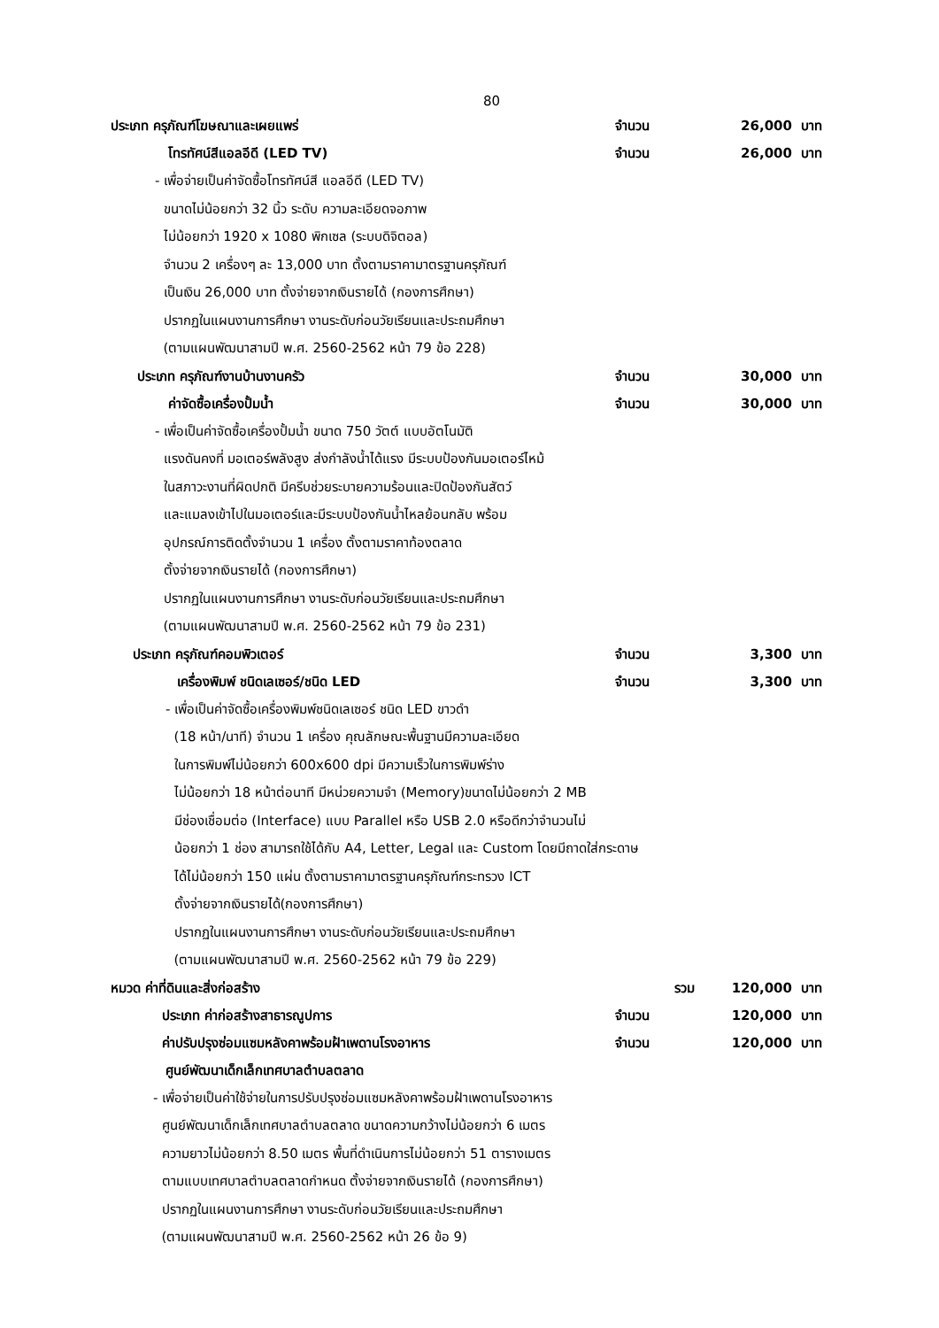80
ประเภท ครุภัณฑ์โฆษณาและเผยแพร่ จำนวน 26,000 บาท
โทรทัศน์สีแอลอีดี (LED TV) จำนวน 26,000 บาท
- เพื่อจ่ายเป็นค่าจัดซื้อโทรทัศน์สี แอลอีดี (LED TV)
ขนาดไม่น้อยกว่า 32 นิ้ว ระดับ ความละเอียดจอภาพ
ไม่น้อยกว่า 1920 x 1080 พิกเซล (ระบบดิจิตอล)
จำนวน 2 เครื่องๆ ละ 13,000 บาท ตั้งตามราคามาตรฐานครุภัณฑ์
เป็นเงิน 26,000 บาท ตั้งจ่ายจากเงินรายได้ (กองการศึกษา)
ปรากฏในแผนงานการศึกษา งานระดับก่อนวัยเรียนและประถมศึกษา
(ตามแผนพัฒนาสามปี พ.ศ. 2560-2562 หน้า 79 ข้อ 228)
ประเภท ครุภัณฑ์งานบ้านงานครัว จำนวน 30,000 บาท
ค่าจัดซื้อเครื่องปั้มน้ำ จำนวน 30,000 บาท
- เพื่อเป็นค่าจัดซื้อเครื่องปั้มน้ำ ขนาด 750 วัตต์ แบบอัตโนมัติ
แรงดันคงที่ มอเตอร์พลังสูง ส่งกำลังน้ำได้แรง มีระบบป้องกันมอเตอร์ไหม้
ในสภาวะงานที่ผิดปกติ มีครีบช่วยระบายความร้อนและปิดป้องกันสัตว์
และแมลงเข้าไปในมอเตอร์และมีระบบป้องกันน้ำไหลย้อนกลับ พร้อม
อุปกรณ์การติดตั้งจำนวน 1 เครื่อง ตั้งตามราคาท้องตลาด
ตั้งจ่ายจากเงินรายได้ (กองการศึกษา)
ปรากฏในแผนงานการศึกษา งานระดับก่อนวัยเรียนและประถมศึกษา
(ตามแผนพัฒนาสามปี พ.ศ. 2560-2562 หน้า 79 ข้อ 231)
ประเภท ครุภัณฑ์คอมพิวเตอร์ จำนวน 3,300 บาท
เครื่องพิมพ์ ชนิดเลเซอร์/ชนิด LED จำนวน 3,300 บาท
- เพื่อเป็นค่าจัดซื้อเครื่องพิมพ์ชนิดเลเซอร์ ชนิด LED ขาวดำ
(18 หน้า/นาที) จำนวน 1 เครื่อง คุณลักษณะพื้นฐานมีความละเอียด
ในการพิมพ์ไม่น้อยกว่า 600x600 dpi มีความเร็วในการพิมพ์ร่าง
ไม่น้อยกว่า 18 หน้าต่อนาที มีหน่วยความจำ (Memory)ขนาดไม่น้อยกว่า 2 MB
มีช่องเชื่อมต่อ (Interface) แบบ Parallel หรือ USB 2.0 หรือดีกว่าจำนวนไม่
น้อยกว่า 1 ช่อง สามารถใช้ได้กับ A4, Letter, Legal และ Custom โดยมีถาดใส่กระดาษ
ได้ไม่น้อยกว่า 150 แผ่น ตั้งตามราคามาตรฐานครุภัณฑ์กระทรวง ICT
ตั้งจ่ายจากเงินรายได้(กองการศึกษา)
ปรากฏในแผนงานการศึกษา งานระดับก่อนวัยเรียนและประถมศึกษา
(ตามแผนพัฒนาสามปี พ.ศ. 2560-2562 หน้า 79 ข้อ 229)
หมวด ค่าที่ดินและสิ่งก่อสร้าง รวม 120,000 บาท
ประเภท ค่าก่อสร้างสาธารณูปการ จำนวน 120,000 บาท
ค่าปรับปรุงซ่อมแซมหลังคาพร้อมฝ้าเพดานโรงอาหาร จำนวน 120,000 บาท
ศูนย์พัฒนาเด็กเล็กเทศบาลตำบลตลาด
- เพื่อจ่ายเป็นค่าใช้จ่ายในการปรับปรุงซ่อมแซมหลังคาพร้อมฝ้าเพดานโรงอาหาร
ศูนย์พัฒนาเด็กเล็กเทศบาลตำบลตลาด ขนาดความกว้างไม่น้อยกว่า 6 เมตร
ความยาวไม่น้อยกว่า 8.50 เมตร พื้นที่ดำเนินการไม่น้อยกว่า 51 ตารางเมตร
ตามแบบเทศบาลตำบลตลาดกำหนด ตั้งจ่ายจากเงินรายได้ (กองการศึกษา)
ปรากฏในแผนงานการศึกษา งานระดับก่อนวัยเรียนและประถมศึกษา
(ตามแผนพัฒนาสามปี พ.ศ. 2560-2562 หน้า 26 ข้อ 9)